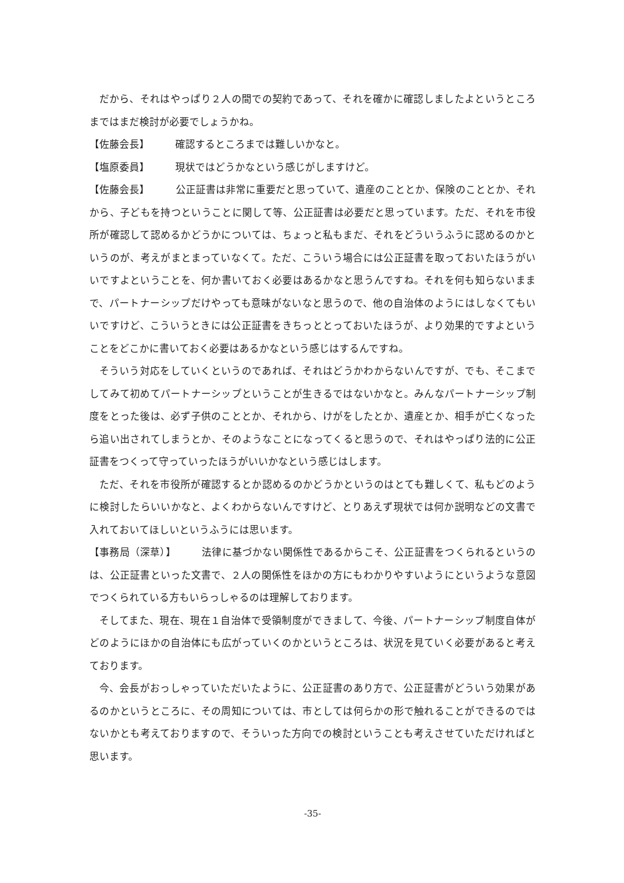だから、それはやっぱり２人の間での契約であって、それを確かに確認しましたよというところまではまだ検討が必要でしょうかね。
【佐藤会長】 確認するところまでは難しいかなと。
【塩原委員】 現状ではどうかなという感じがしますけど。
【佐藤会長】 公正証書は非常に重要だと思っていて、遺産のこととか、保険のこととか、それから、子どもを持つということに関して等、公正証書は必要だと思っています。ただ、それを市役所が確認して認めるかどうかについては、ちょっと私もまだ、それをどういうふうに認めるのかというのが、考えがまとまっていなくて。ただ、こういう場合には公正証書を取っておいたほうがいいですよということを、何か書いておく必要はあるかなと思うんですね。それを何も知らないままで、パートナーシップだけやっても意味がないなと思うので、他の自治体のようにはしなくてもいいですけど、こういうときには公正証書をきちっととっておいたほうが、より効果的ですよということをどこかに書いておく必要はあるかなという感じはするんですね。
そういう対応をしていくというのであれば、それはどうかわからないんですが、でも、そこまでしてみて初めてパートナーシップということが生きるではないかなと。みんなパートナーシップ制度をとった後は、必ず子供のこととか、それから、けがをしたとか、遺産とか、相手が亡くなったら追い出されてしまうとか、そのようなことになってくると思うので、それはやっぱり法的に公正証書をつくって守っていったほうがいいかなという感じはします。
ただ、それを市役所が確認するとか認めるのかどうかというのはとても難しくて、私もどのように検討したらいいかなと、よくわからないんですけど、とりあえず現状では何か説明などの文書で入れておいてほしいというふうには思います。
【事務局（深草）】 法律に基づかない関係性であるからこそ、公正証書をつくられるというのは、公正証書といった文書で、２人の関係性をほかの方にもわかりやすいようにというような意図でつくられている方もいらっしゃるのは理解しております。
そしてまた、現在、現在１自治体で受領制度ができまして、今後、パートナーシップ制度自体がどのようにほかの自治体にも広がっていくのかというところは、状況を見ていく必要があると考えております。
今、会長がおっしゃっていただいたように、公正証書のあり方で、公正証書がどういう効果があるのかというところに、その周知については、市としては何らかの形で触れることができるのではないかとも考えておりますので、そういった方向での検討ということも考えさせていただければと思います。
-35-